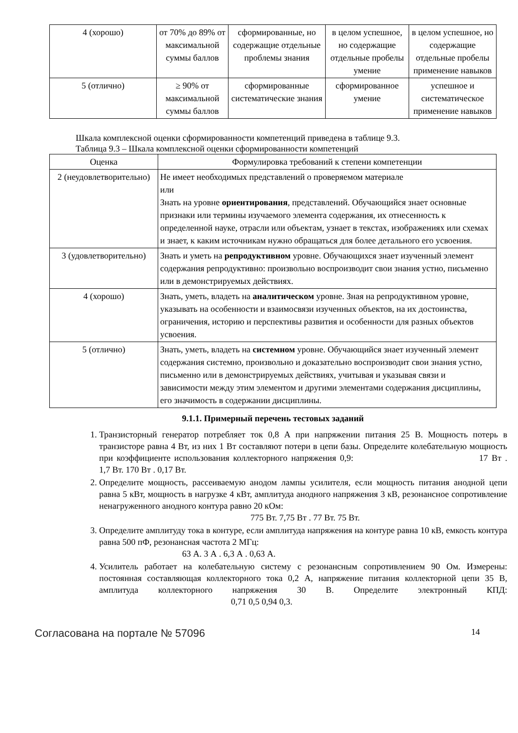| 4 (хорошо) | от 70% до 89% от максимальной суммы баллов | сформированные, но содержащие отдельные проблемы знания | в целом успешное, но содержащие отдельные пробелы умение | в целом успешное, но содержащие отдельные пробелы применение навыков |
| 5 (отлично) | ≥ 90% от максимальной суммы баллов | сформированные систематические знания | сформированное умение | успешное и систематическое применение навыков |
Шкала комплексной оценки сформированности компетенций приведена в таблице 9.3.
Таблица 9.3 – Шкала комплексной оценки сформированности компетенций
| Оценка | Формулировка требований к степени компетенции |
| --- | --- |
| 2 (неудовлетворительно) | Не имеет необходимых представлений о проверяемом материале или Знать на уровне ориентирования , представлений. Обучающийся знает основные признаки или термины изучаемого элемента содержания, их отнесенность к определенной науке, отрасли или объектам, узнает в текстах, изображениях или схемах и знает, к каким источникам нужно обращаться для более детального его усвоения. |
| 3 (удовлетворительно) | Знать и уметь на репродуктивном уровне. Обучающихся знает изученный элемент содержания репродуктивно: произвольно воспроизводит свои знания устно, письменно или в демонстрируемых действиях. |
| 4 (хорошо) | Знать, уметь, владеть на аналитическом уровне. Зная на репродуктивном уровне, указывать на особенности и взаимосвязи изученных объектов, на их достоинства, ограничения, историю и перспективы развития и особенности для разных объектов усвоения. |
| 5 (отлично) | Знать, уметь, владеть на системном уровне. Обучающийся знает изученный элемент содержания системно, произвольно и доказательно воспроизводит свои знания устно, письменно или в демонстрируемых действиях, учитывая и указывая связи и зависимости между этим элементом и другими элементами содержания дисциплины, его значимость в содержании дисциплины. |
9.1.1. Примерный перечень тестовых заданий
1. Транзисторный генератор потребляет ток 0,8 А при напряжении питания 25 В. Мощность потерь в транзисторе равна 4 Вт, из них 1 Вт составляют потери в цепи базы. Определите колебательную мощность при коэффициенте использования коллекторного напряжения 0,9: 17 Вт . 1,7 Вт. 170 Вт . 0,17 Вт.
2. Определите мощность, рассеиваемую анодом лампы усилителя, если мощность питания анодной цепи равна 5 кВт, мощность в нагрузке 4 кВт, амплитуда анодного напряжения 3 кВ, резонансное сопротивление ненагруженного анодного контура равно 20 кОм:
775 Вт. 7,75 Вт . 77 Вт. 75 Вт.
3. Определите амплитуду тока в контуре, если амплитуда напряжения на контуре равна 10 кВ, емкость контура равна 500 пФ, резонансная частота 2 МГц:
63 А. 3 А . 6,3 А . 0,63 А.
4. Усилитель работает на колебательную систему с резонансным сопротивлением 90 Ом. Измерены: постоянная составляющая коллекторного тока 0,2 А, напряжение питания коллекторной цепи 35 В, амплитуда коллекторного напряжения 30 В. Определите электронный КПД: 0,71 0,5 0,94 0,3.
Согласована на портале № 57096 14